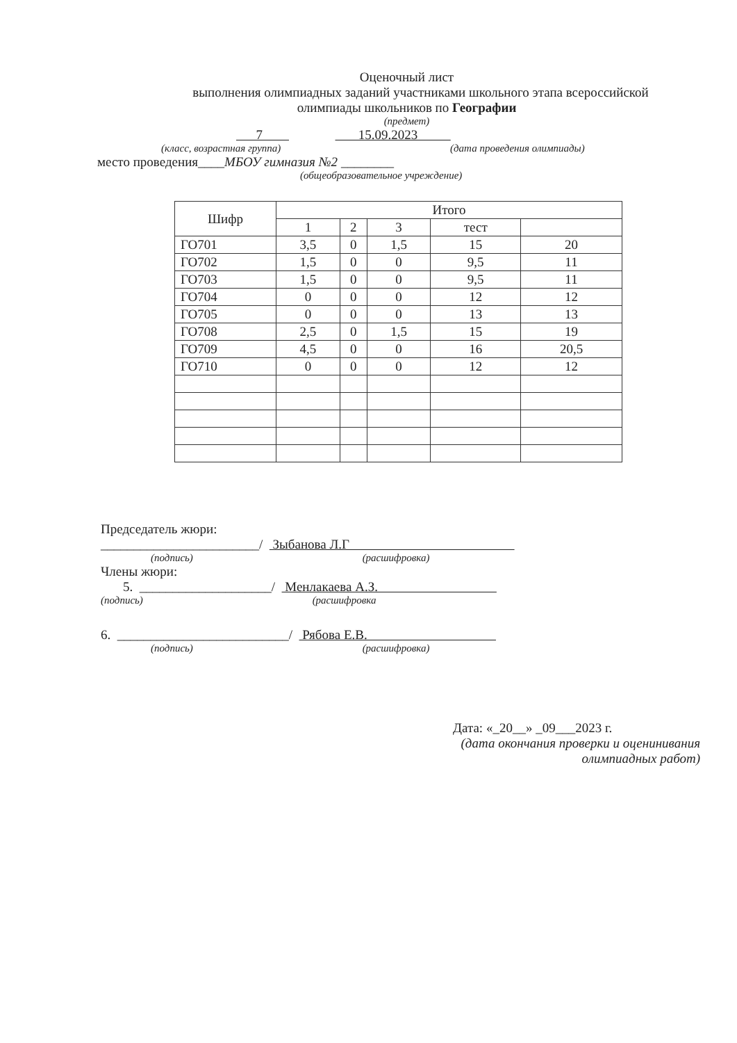Оценочный лист
выполнения олимпиадных заданий участниками школьного этапа всероссийской
олимпиады школьников по Географии
(предмет)
7 15.09.2023
(класс, возрастная группа) (дата проведения олимпиады)
место проведения____МБОУ гимназия №2 ________
(общеобразовательное учреждение)
| Шифр | Итого | | | | |
| --- | --- | --- | --- | --- | --- |
| | 1 | 2 | 3 | тест | |
| ГО701 | 3,5 | 0 | 1,5 | 15 | 20 |
| ГО702 | 1,5 | 0 | 0 | 9,5 | 11 |
| ГО703 | 1,5 | 0 | 0 | 9,5 | 11 |
| ГО704 | 0 | 0 | 0 | 12 | 12 |
| ГО705 | 0 | 0 | 0 | 13 | 13 |
| ГО708 | 2,5 | 0 | 1,5 | 15 | 19 |
| ГО709 | 4,5 | 0 | 0 | 16 | 20,5 |
| ГО710 | 0 | 0 | 0 | 12 | 12 |
Председатель жюри:
________________________/ Зыбанова Л.Г
(подпись) (расшифровка)
Члены жюри:
5. ____________________/ Менлакаева А.З.
(подпись) (расшифровка
6. __________________________/ Рябова Е.В.
(подпись) (расшифровка)
Дата: «_20__» _09___2023 г.
(дата окончания проверки и оценинивания
олимпиадных работ)